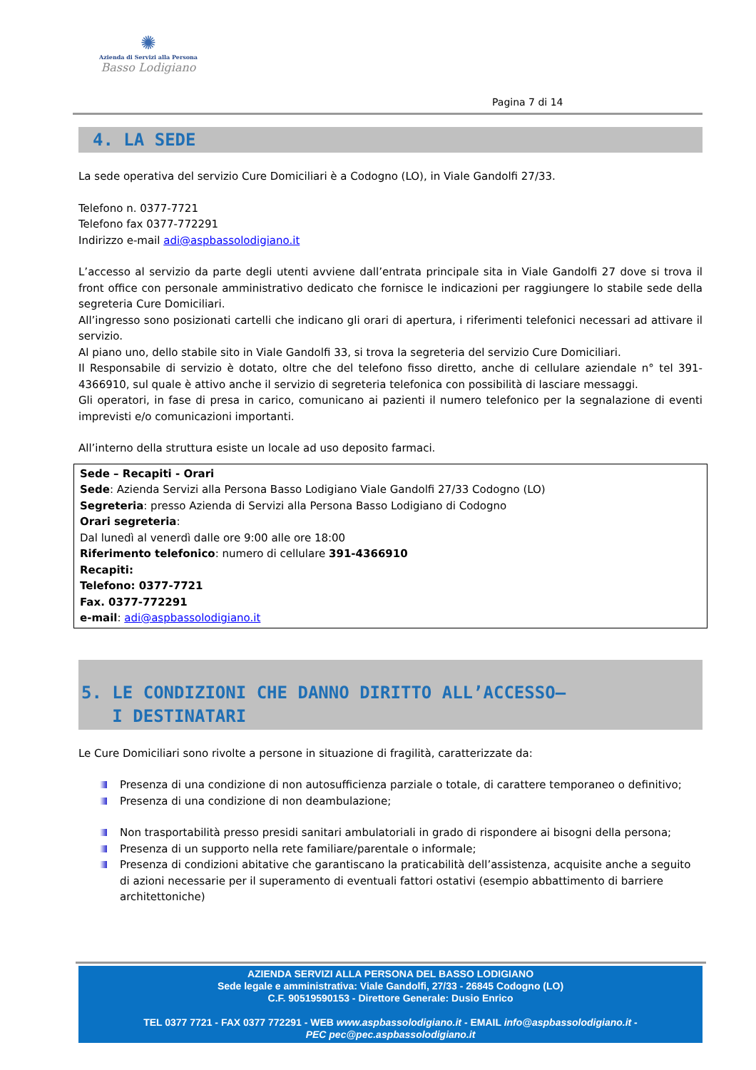✺
Azienda di Servizi alla Persona
Basso Lodigiano
Pagina 7 di 14
4. LA SEDE
La sede operativa del servizio Cure Domiciliari è a Codogno (LO), in Viale Gandolfi 27/33.
Telefono n. 0377-7721
Telefono fax 0377-772291
Indirizzo e-mail adi@aspbassolodigiano.it
L’accesso al servizio da parte degli utenti avviene dall’entrata principale sita in Viale Gandolfi 27 dove si trova il front office con personale amministrativo dedicato che fornisce le indicazioni per raggiungere lo stabile sede della segreteria Cure Domiciliari.
All’ingresso sono posizionati cartelli che indicano gli orari di apertura, i riferimenti telefonici necessari ad attivare il servizio.
Al piano uno, dello stabile sito in Viale Gandolfi 33, si trova la segreteria del servizio Cure Domiciliari.
Il Responsabile di servizio è dotato, oltre che del telefono fisso diretto, anche di cellulare aziendale n° tel 391-4366910, sul quale è attivo anche il servizio di segreteria telefonica con possibilità di lasciare messaggi.
Gli operatori, in fase di presa in carico, comunicano ai pazienti il numero telefonico per la segnalazione di eventi imprevisti e/o comunicazioni importanti.
All’interno della struttura esiste un locale ad uso deposito farmaci.
Sede – Recapiti - Orari
Sede: Azienda Servizi alla Persona Basso Lodigiano Viale Gandolfi 27/33 Codogno (LO)
Segreteria: presso Azienda di Servizi alla Persona Basso Lodigiano di Codogno
Orari segreteria:
Dal lunedì al venerdì dalle ore 9:00 alle ore 18:00
Riferimento telefonico: numero di cellulare 391-4366910
Recapiti:
Telefono: 0377-7721
Fax. 0377-772291
e-mail: adi@aspbassolodigiano.it
5. LE CONDIZIONI CHE DANNO DIRITTO ALL’ACCESSO–
I DESTINATARI
Le Cure Domiciliari sono rivolte a persone in situazione di fragilità, caratterizzate da:
Presenza di una condizione di non autosufficienza parziale o totale, di carattere temporaneo o definitivo;
Presenza di una condizione di non deambulazione;
Non trasportabilità presso presidi sanitari ambulatoriali in grado di rispondere ai bisogni della persona;
Presenza di un supporto nella rete familiare/parentale o informale;
Presenza di condizioni abitative che garantiscano la praticabilità dell’assistenza, acquisite anche a seguito di azioni necessarie per il superamento di eventuali fattori ostativi (esempio abbattimento di barriere architettoniche)
AZIENDA SERVIZI ALLA PERSONA DEL BASSO LODIGIANO
Sede legale e amministrativa: Viale Gandolfi, 27/33 - 26845 Codogno (LO)
C.F. 90519590153 - Direttore Generale: Dusio Enrico
TEL 0377 7721 - FAX 0377 772291 - WEB www.aspbassolodigiano.it - EMAIL info@aspbassolodigiano.it -
PEC pec@pec.aspbassolodigiano.it